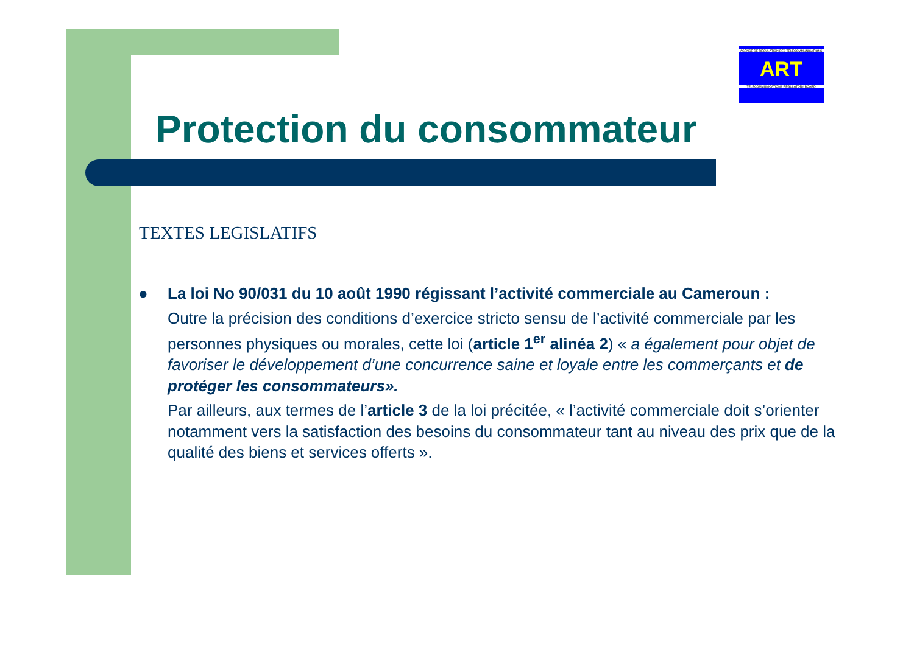AGENCE DE REGULATION DES TELECOMMUNICATIONS
ART
TELECOMMUNICATIONS REGULATORY BOARD
Protection du consommateur
TEXTES LEGISLATIFS
●
La loi No 90/031 du 10 août 1990 régissant l’activité commerciale au Cameroun :
Outre la précision des conditions d’exercice stricto sensu de l’activité commerciale par les personnes physiques ou morales, cette loi (article 1<sup>er</sup> alinéa 2) « a également pour objet de favoriser le développement d’une concurrence saine et loyale entre les commerçants et de protéger les consommateurs».
Par ailleurs, aux termes de l’article 3 de la loi précitée, « l’activité commerciale doit s’orienter notamment vers la satisfaction des besoins du consommateur tant au niveau des prix que de la qualité des biens et services offerts ».